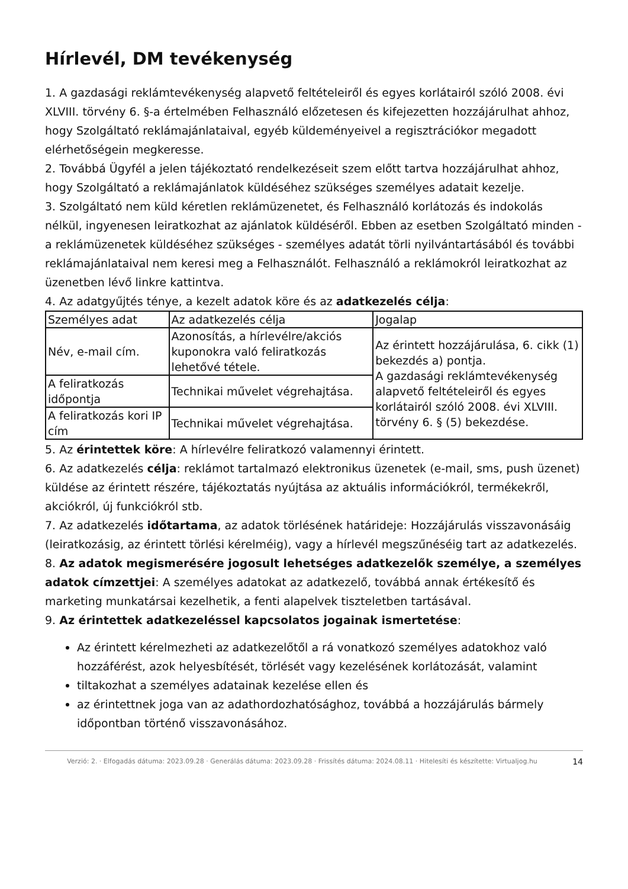Hírlevél, DM tevékenység
1. A gazdasági reklámtevékenység alapvető feltételeiről és egyes korlátairól szóló 2008. évi XLVIII. törvény 6. §-a értelmében Felhasználó előzetesen és kifejezetten hozzájárulhat ahhoz, hogy Szolgáltató reklámajánlataival, egyéb küldeményeivel a regisztrációkor megadott elérhetőségein megkeresse.
2. Továbbá Ügyfél a jelen tájékoztató rendelkezéseit szem előtt tartva hozzájárulhat ahhoz, hogy Szolgáltató a reklámajánlatok küldéséhez szükséges személyes adatait kezelje.
3. Szolgáltató nem küld kéretlen reklámüzenetet, és Felhasználó korlátozás és indokolás nélkül, ingyenesen leiratkozhat az ajánlatok küldéséről. Ebben az esetben Szolgáltató minden - a reklámüzenetek küldéséhez szükséges - személyes adatát törli nyilvántartásából és további reklámajánlataival nem keresi meg a Felhasználót. Felhasználó a reklámokról leiratkozhat az üzenetben lévő linkre kattintva.
4. Az adatgyűjtés ténye, a kezelt adatok köre és az adatkezelés célja:
| Személyes adat | Az adatkezelés célja | Jogalap |
| Név, e-mail cím. | Azonosítás, a hírlevélre/akciós kuponokra való feliratkozás lehetővé tétele. | Az érintett hozzájárulása, 6. cikk (1) bekezdés a) pontja. A gazdasági reklámtevékenység alapvető feltételeiről és egyes korlátairól szóló 2008. évi XLVIII. törvény 6. § (5) bekezdése. |
| A feliratkozás időpontja | Technikai művelet végrehajtása. | |
| A feliratkozás kori IP cím | Technikai művelet végrehajtása. | |
5. Az érintettek köre: A hírlevélre feliratkozó valamennyi érintett.
6. Az adatkezelés célja: reklámot tartalmazó elektronikus üzenetek (e-mail, sms, push üzenet) küldése az érintett részére, tájékoztatás nyújtása az aktuális információkról, termékekről, akciókról, új funkciókról stb.
7. Az adatkezelés időtartama, az adatok törlésének határideje: Hozzájárulás visszavonásáig (leiratkozásig, az érintett törlési kérelméig), vagy a hírlevél megszűnéséig tart az adatkezelés.
8. Az adatok megismerésére jogosult lehetséges adatkezelők személye, a személyes adatok címzettjei: A személyes adatokat az adatkezelő, továbbá annak értékesítő és marketing munkatársai kezelhetik, a fenti alapelvek tiszteletben tartásával.
9. Az érintettek adatkezeléssel kapcsolatos jogainak ismertetése:
Az érintett kérelmezheti az adatkezelőtől a rá vonatkozó személyes adatokhoz való hozzáférést, azok helyesbítését, törlését vagy kezelésének korlátozását, valamint
tiltakozhat a személyes adatainak kezelése ellen és
az érintettnek joga van az adathordozhatósághoz, továbbá a hozzájárulás bármely időpontban történő visszavonásához.
Verzió: 2. · Elfogadás dátuma: 2023.09.28 · Generálás dátuma: 2023.09.28 · Frissítés dátuma: 2024.08.11 · Hitelesíti és készítette: Virtualjog.hu
14